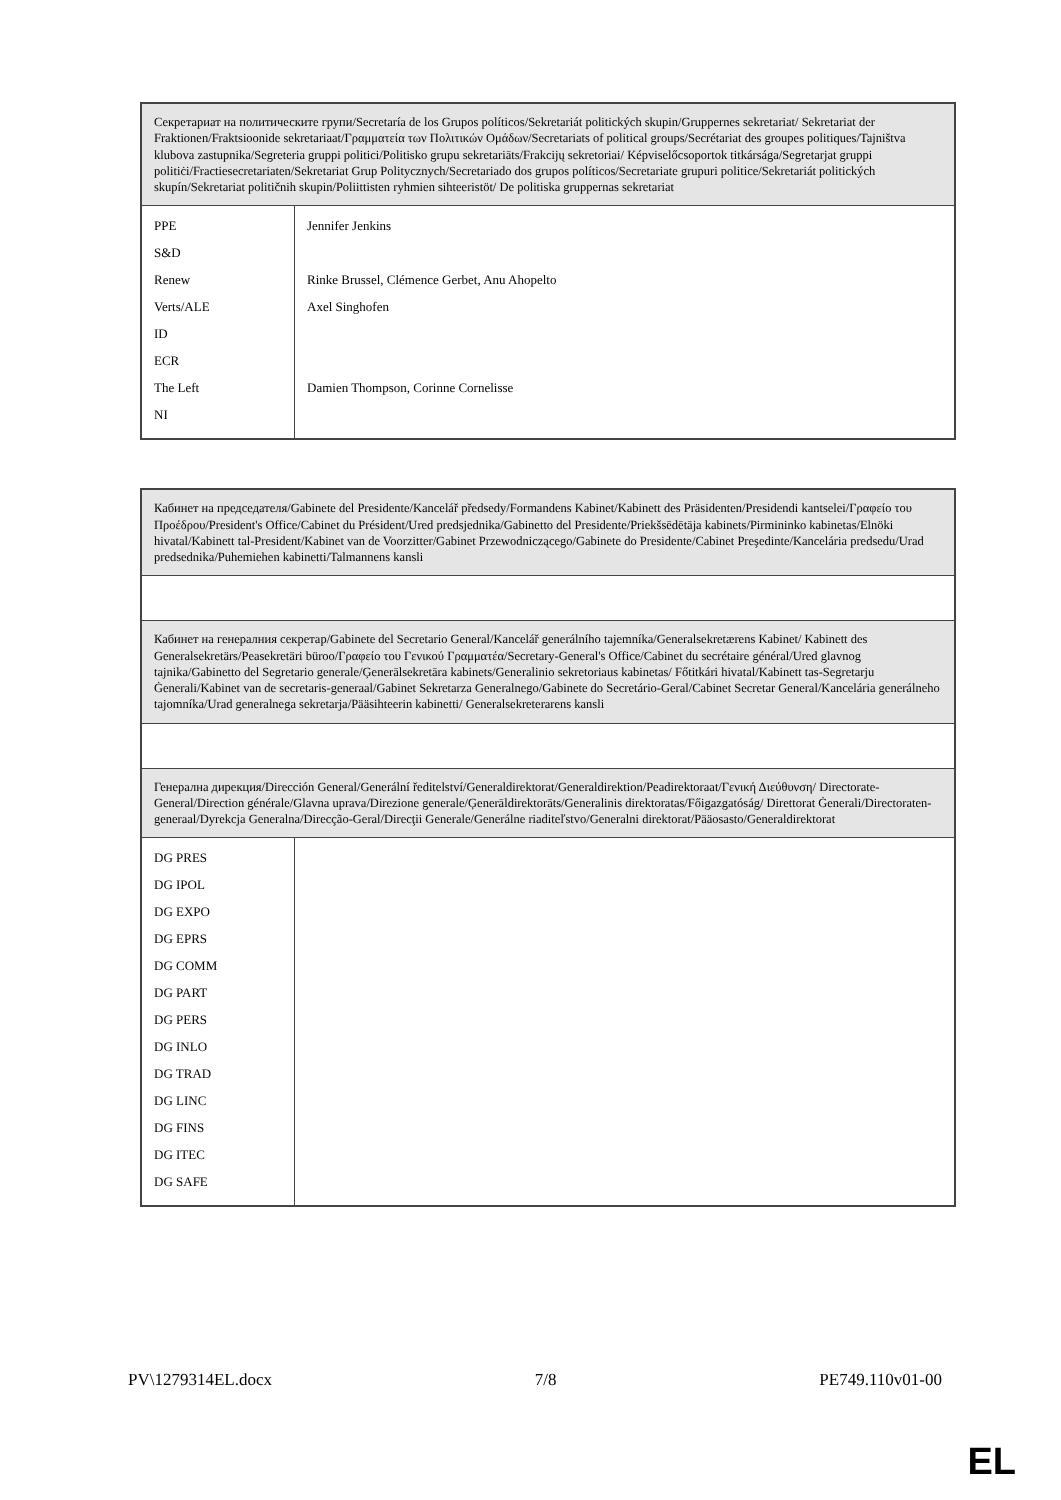| Секретариат на политическите групи/Secretaría de los Grupos políticos/Sekretariát politických skupin/Gruppernes sekretariat/ Sekretariat der Fraktionen/Fraktsioonide sekretariaat/Γραμματεία των Πολιτικών Ομάδων/Secretariats of political groups/Secrétariat des groupes politiques/Tajništva klubova zastupnika/Segreteria gruppi politici/Politisko grupu sekretariāts/Frakcijų sekretoriai/ Képviselőcsoportok titkársága/Segretarjat gruppi politiċi/Fractiesecretariaten/Sekretariat Grup Politycznych/Secretariado dos grupos políticos/Secretariate grupuri politice/Sekretariát politických skupín/Sekretariat političnih skupin/Poliittisten ryhmien sihteeristöt/ De politiska gruppernas sekretariat | |
| PPE S&D Renew Verts/ALE ID ECR The Left NI | Jennifer Jenkins Rinke Brussel, Clémence Gerbet, Anu Ahopelto Axel Singhofen Damien Thompson, Corinne Cornelisse |
| Кабинет на председателя/Gabinete del Presidente/Kancelář předsedy/Formandens Kabinet/Kabinett des Präsidenten/Presidendi kantselei/Γραφείο του Προέδρου/President's Office/Cabinet du Président/Ured predsjednika/Gabinetto del Presidente/Priekšsēdētāja kabinets/Pirmininko kabinetas/Elnöki hivatal/Kabinett tal-President/Kabinet van de Voorzitter/Gabinet Przewodniczącego/Gabinete do Presidente/Cabinet Preşedinte/Kancelária predsedu/Urad predsednika/Puhemiehen kabinetti/Talmannens kansli | |
| Кабинет на генералния секретар/Gabinete del Secretario General/Kancelář generálního tajemníka/Generalsekretærens Kabinet/ Kabinett des Generalsekretärs/Peasekretäri büroo/Γραφείο του Γενικού Γραμματέα/Secretary-General's Office/Cabinet du secrétaire général/Ured glavnog tajnika/Gabinetto del Segretario generale/Ģenerālsekretāra kabinets/Generalinio sekretoriaus kabinetas/ Főtitkári hivatal/Kabinett tas-Segretarju Ġenerali/Kabinet van de secretaris-generaal/Gabinet Sekretarza Generalnego/Gabinete do Secretário-Geral/Cabinet Secretar General/Kancelária generálneho tajomníka/Urad generalnega sekretarja/Pääsihteerin kabinetti/ Generalsekreterarens kansli | |
| Генерална дирекция/Dirección General/Generální ředitelství/Generaldirektorat/Generaldirektion/Peadirektoraat/Γενική Διεύθυνση/ Directorate-General/Direction générale/Glavna uprava/Direzione generale/Ģenerāldirektorāts/Generalinis direktoratas/Főigazgatóság/ Direttorat Ġenerali/Directoraten-generaal/Dyrekcja Generalna/Direcção-Geral/Direcţii Generale/Generálne riaditeľstvo/Generalni direktorat/Pääosasto/Generaldirektorat | |
| DG PRES DG IPOL DG EXPO DG EPRS DG COMM DG PART DG PERS DG INLO DG TRAD DG LINC DG FINS DG ITEC DG SAFE | |
PV\1279314EL.docx 7/8 PE749.110v01-00
EL